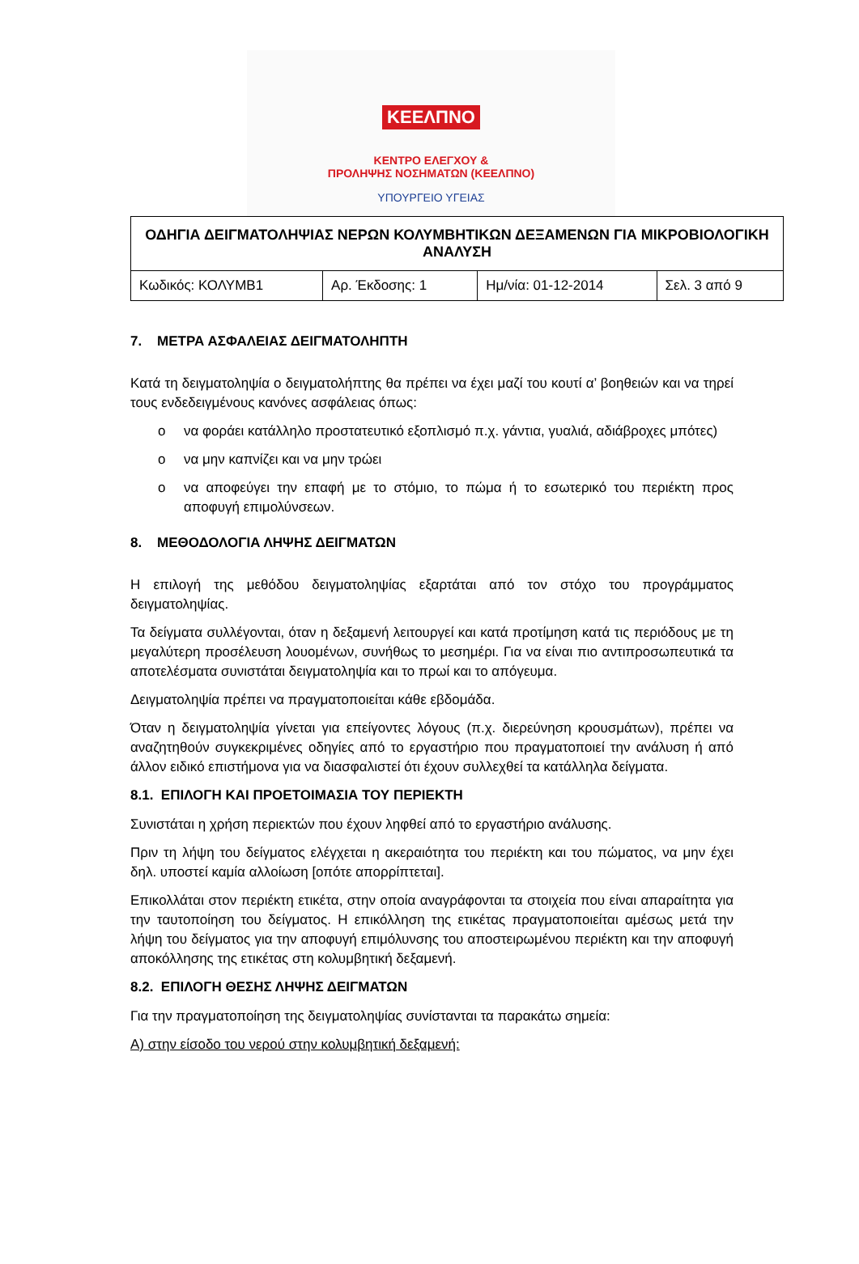ΚΕΕΛΠΝΟ
ΚΕΝΤΡΟ ΕΛΕΓΧΟΥ &
ΠΡΟΛΗΨΗΣ ΝΟΣΗΜΑΤΩΝ (ΚΕΕΛΠΝΟ)
ΥΠΟΥΡΓΕΙΟ ΥΓΕΙΑΣ
| ΟΔΗΓΙΑ ΔΕΙΓΜΑΤΟΛΗΨΙΑΣ ΝΕΡΩΝ ΚΟΛΥΜΒΗΤΙΚΩΝ ΔΕΞΑΜΕΝΩΝ ΓΙΑ ΜΙΚΡΟΒΙΟΛΟΓΙΚΗ ΑΝΑΛΥΣΗ | | | |
| --- | --- | --- | --- |
| Κωδικός: ΚΟΛΥΜΒ1 | Αρ. Έκδοσης: 1 | Ημ/νία: 01-12-2014 | Σελ. 3 από 9 |
7. ΜΕΤΡΑ ΑΣΦΑΛΕΙΑΣ ΔΕΙΓΜΑΤΟΛΗΠΤΗ
Κατά τη δειγματοληψία ο δειγματολήπτης θα πρέπει να έχει μαζί του κουτί α’ βοηθειών και να τηρεί τους ενδεδειγμένους κανόνες ασφάλειας όπως:
o να φοράει κατάλληλο προστατευτικό εξοπλισμό π.χ. γάντια, γυαλιά, αδιάβροχες μπότες)
o να μην καπνίζει και να μην τρώει
o να αποφεύγει την επαφή με το στόμιο, το πώμα ή το εσωτερικό του περιέκτη προς αποφυγή επιμολύνσεων.
8. ΜΕΘΟΔΟΛΟΓΙΑ ΛΗΨΗΣ ΔΕΙΓΜΑΤΩΝ
Η επιλογή της μεθόδου δειγματοληψίας εξαρτάται από τον στόχο του προγράμματος δειγματοληψίας.
Τα δείγματα συλλέγονται, όταν η δεξαμενή λειτουργεί και κατά προτίμηση κατά τις περιόδους με τη μεγαλύτερη προσέλευση λουομένων, συνήθως το μεσημέρι. Για να είναι πιο αντιπροσωπευτικά τα αποτελέσματα συνιστάται δειγματοληψία και το πρωί και το απόγευμα.
Δειγματοληψία πρέπει να πραγματοποιείται κάθε εβδομάδα.
Όταν η δειγματοληψία γίνεται για επείγοντες λόγους (π.χ. διερεύνηση κρουσμάτων), πρέπει να αναζητηθούν συγκεκριμένες οδηγίες από το εργαστήριο που πραγματοποιεί την ανάλυση ή από άλλον ειδικό επιστήμονα για να διασφαλιστεί ότι έχουν συλλεχθεί τα κατάλληλα δείγματα.
8.1. ΕΠΙΛΟΓΗ ΚΑΙ ΠΡΟΕΤΟΙΜΑΣΙΑ ΤΟΥ ΠΕΡΙΕΚΤΗ
Συνιστάται η χρήση περιεκτών που έχουν ληφθεί από το εργαστήριο ανάλυσης.
Πριν τη λήψη του δείγματος ελέγχεται η ακεραιότητα του περιέκτη και του πώματος, να μην έχει δηλ. υποστεί καμία αλλοίωση [οπότε απορρίπτεται].
Επικολλάται στον περιέκτη ετικέτα, στην οποία αναγράφονται τα στοιχεία που είναι απαραίτητα για την ταυτοποίηση του δείγματος. Η επικόλληση της ετικέτας πραγματοποιείται αμέσως μετά την λήψη του δείγματος για την αποφυγή επιμόλυνσης του αποστειρωμένου περιέκτη και την αποφυγή αποκόλλησης της ετικέτας στη κολυμβητική δεξαμενή.
8.2. ΕΠΙΛΟΓΗ ΘΕΣΗΣ ΛΗΨΗΣ ΔΕΙΓΜΑΤΩΝ
Για την πραγματοποίηση της δειγματοληψίας συνίστανται τα παρακάτω σημεία:
Α) στην είσοδο του νερού στην κολυμβητική δεξαμενή: